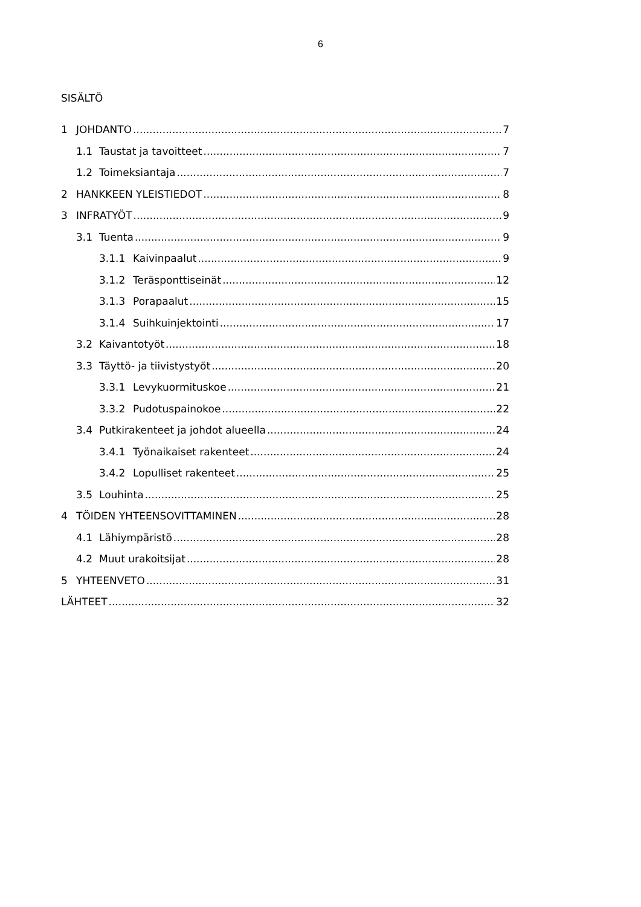6
SISÄLTÖ
1 JOHDANTO 7
1.1 Taustat ja tavoitteet 7
1.2 Toimeksiantaja 7
2 HANKKEEN YLEISTIEDOT 8
3 INFRATYÖT 9
3.1 Tuenta 9
3.1.1 Kaivinpaalut 9
3.1.2 Teräsponttiseinät 12
3.1.3 Porapaalut 15
3.1.4 Suihkuinjektointi 17
3.2 Kaivantotyöt 18
3.3 Täyttö- ja tiivistystyöt 20
3.3.1 Levykuormituskoe 21
3.3.2 Pudotuspainokoe 22
3.4 Putkirakenteet ja johdot alueella 24
3.4.1 Työnaikaiset rakenteet 24
3.4.2 Lopulliset rakenteet 25
3.5 Louhinta 25
4 TÖIDEN YHTEENSOVITTAMINEN 28
4.1 Lähiympäristö 28
4.2 Muut urakoitsijat 28
5 YHTEENVETO 31
LÄHTEET 32